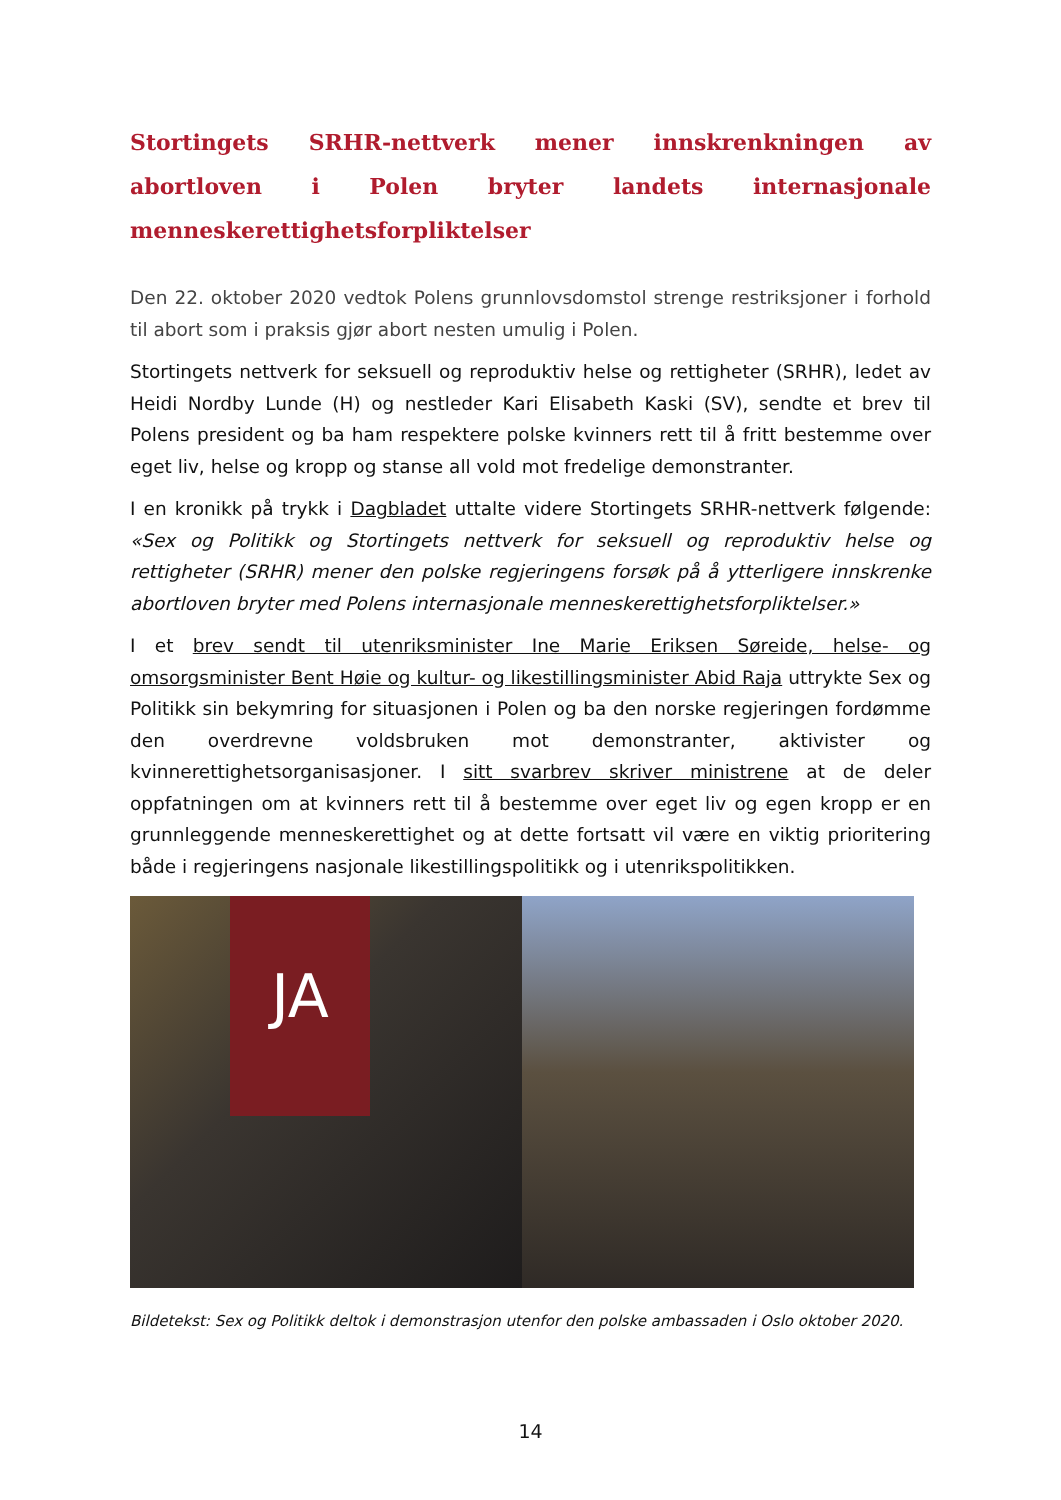Stortingets SRHR-nettverk mener innskrenkningen av abortloven i Polen bryter landets internasjonale menneskerettighetsforpliktelser
Den 22. oktober 2020 vedtok Polens grunnlovsdomstol strenge restriksjoner i forhold til abort som i praksis gjør abort nesten umulig i Polen.
Stortingets nettverk for seksuell og reproduktiv helse og rettigheter (SRHR), ledet av Heidi Nordby Lunde (H) og nestleder Kari Elisabeth Kaski (SV), sendte et brev til Polens president og ba ham respektere polske kvinners rett til å fritt bestemme over eget liv, helse og kropp og stanse all vold mot fredelige demonstranter.
I en kronikk på trykk i Dagbladet uttalte videre Stortingets SRHR-nettverk følgende: «Sex og Politikk og Stortingets nettverk for seksuell og reproduktiv helse og rettigheter (SRHR) mener den polske regjeringens forsøk på å ytterligere innskrenke abortloven bryter med Polens internasjonale menneskerettighetsforpliktelser.»
I et brev sendt til utenriksminister Ine Marie Eriksen Søreide, helse- og omsorgsminister Bent Høie og kultur- og likestillingsminister Abid Raja uttrykte Sex og Politikk sin bekymring for situasjonen i Polen og ba den norske regjeringen fordømme den overdrevne voldsbruken mot demonstranter, aktivister og kvinnerettighetsorganisasjoner. I sitt svarbrev skriver ministrene at de deler oppfatningen om at kvinners rett til å bestemme over eget liv og egen kropp er en grunnleggende menneskerettighet og at dette fortsatt vil være en viktig prioritering både i regjeringens nasjonale likestillingspolitikk og i utenrikspolitikken.
JA
Bildetekst: Sex og Politikk deltok i demonstrasjon utenfor den polske ambassaden i Oslo oktober 2020.
14